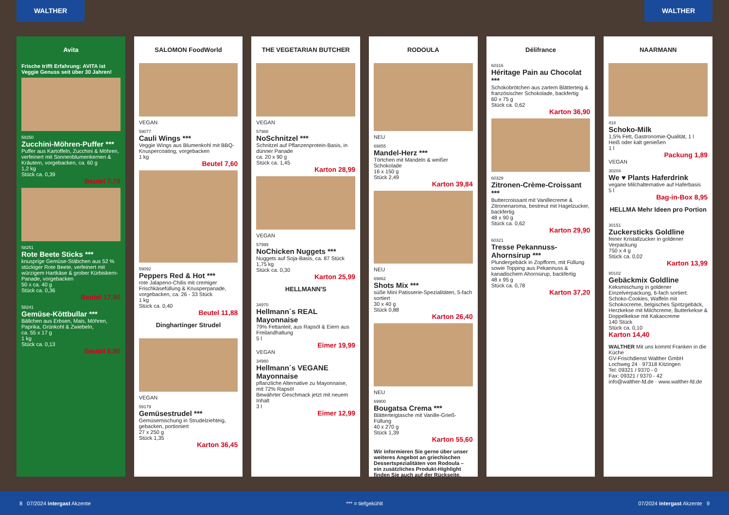WALTHER WALTHER
Avita
Frische trifft Erfahrung: AVITA ist Veggie Genuss seit über 30 Jahren!
58250
Zucchini-Möhren-Puffer ***
Puffer aus Kartoffeln, Zucchini & Möhren, verfeinert mit Sonnenblumenkernen & Kräutern, vorgebacken, ca. 60 g
1,2 kg
Stück ca. 0,39
Beutel 7,70
58251
Rote Beete Sticks ***
knusprige Gemüse-Stäbchen aus 52 % stückiger Rote Beete, verfeinert mit würzigem Hartkäse & grober Kürbiskern-Panade, vorgebacken
50 x ca. 40 g
Stück ca. 0,36
Beutel 17,90
58241
Gemüse-Köttbullar ***
Bällchen aus Erbsen, Mais, Möhren, Paprika, Grünkohl & Zwiebeln,
ca. 55 x 17 g
1 kg
Stück ca. 0,13
Beutel 6,90
SALOMON FoodWorld
VEGAN
59077
Cauli Wings ***
Veggie Wings aus Blumenkohl mit BBQ-Knuspercoating, vorgebacken
1 kg
Beutel 7,60
59092
Peppers Red & Hot ***
rote Jalapeno-Chilis mit cremiger Frischkäsefüllung & Knusperpanade, vorgebacken, ca. 26 - 33 Stück
1 kg
Stück ca. 0,40
Beutel 11,88
Dinghartinger Strudel
VEGAN
59179
Gemüsestrudel ***
Gemüsemischung in Strudelziehteig, gebacken, portioniert
27 x 250 g
Stück 1,35
Karton 36,45
THE VEGETARIAN BUTCHER
VEGAN
57988
NoSchnitzel ***
Schnitzel auf Pflanzenprotein-Basis, in dünner Panade
ca. 20 x 90 g
Stück ca. 1,45
Karton 28,99
VEGAN
57999
NoChicken Nuggets ***
Nuggets auf Soja-Basis, ca. 87 Stück
1,75 kg
Stück ca. 0,30
Karton 25,99
HELLMANN'S
34970
Hellmann´s REAL Mayonnaise
79% Fettanteil, aus Rapsöl & Eiern aus Freilandhaltung
5 l
Eimer 19,99
VEGAN
34980
Hellmann´s VEGANE Mayonnaise
pflanzliche Alternative zu Mayonnaise, mit 72% Rapsöl
Bewährter Geschmack jetzt mit neuem Inhalt
3 l
Eimer 12,99
RODOULA
NEU
69855
Mandel-Herz ***
Törtchen mit Mandeln & weißer Schokolade
16 x 150 g
Stück 2,49
Karton 39,84
NEU
69862
Shots Mix ***
süße Mini Patisserie-Spezialitäten, 5-fach sortiert
30 x 40 g
Stück 0,88
Karton 26,40
NEU
69900
Bougatsa Crema ***
Blätterteigtasche mit Vanille-Grieß-Füllung
40 x 270 g
Stück 1,39
Karton 55,60
Wir informieren Sie gerne über unser weiteres Angebot an griechischen Dessertspezialitäten von Rodoula – ein zusätzliches Produkt-Highlight finden Sie auch auf der Rückseite.
Délifrance
60316
Héritage Pain au Chocolat ***
Schokobrötchen aus zartem Blätterteig & französischer Schokolade, backfertig
60 x 75 g
Stück ca. 0,62
Karton 36,90
60329
Zitronen-Crème-Croissant ***
Buttercroissant mit Vanillecreme & Zitronenaroma, bestreut mit Hagelzucker, backfertig
48 x 90 g
Stück ca. 0,62
Karton 29,90
60321
Tresse Pekannuss-Ahornsirup ***
Plundergebäck in Zopfform, mit Füllung sowie Topping aus Pekannuss & kanadischem Ahornsirup, backfertig
48 x 95 g
Stück ca. 0,78
Karton 37,20
NAARMANN
418
Schoko-Milk
1,5% Fett, Gastronomie-Qualität, 1 l
Heiß oder kalt genießen
1 l
Packung 1,89
VEGAN
30204
We ♥ Plants Haferdrink
vegane Milchalternative auf Haferbasis
5 l
Bag-in-Box 8,95
HELLMA Mehr Ideen pro Portion
30151
Zuckersticks Goldline
feiner Kristallzucker in goldener Verpackung
750 x 4 g
Stück ca. 0,02
Karton 13,99
80102
Gebäckmix Goldline
Keksmischung in goldener Einzelverpackung, 6-fach sortiert: Schoko-Cookies, Waffeln mit Schokocreme, belgisches Spritzgebäck, Herzkekse mit Milchcreme, Butterkekse & Doppelkekse mit Kakaocreme
140 Stück
Stück ca. 0,10
Karton 14,40
WALTHER Mit uns kommt Franken in die Küche
GV-Frischdienst Walther GmbH
Lochweg 24 · 97318 Kitzingen
Tel: 09321 / 9370 - 0
Fax: 09321 / 9370 - 42
info@walther-fd.de · www.walther-fd.de
8 07/2024 intergast Akzente *** = tiefgekühlt 07/2024 intergast Akzente 9